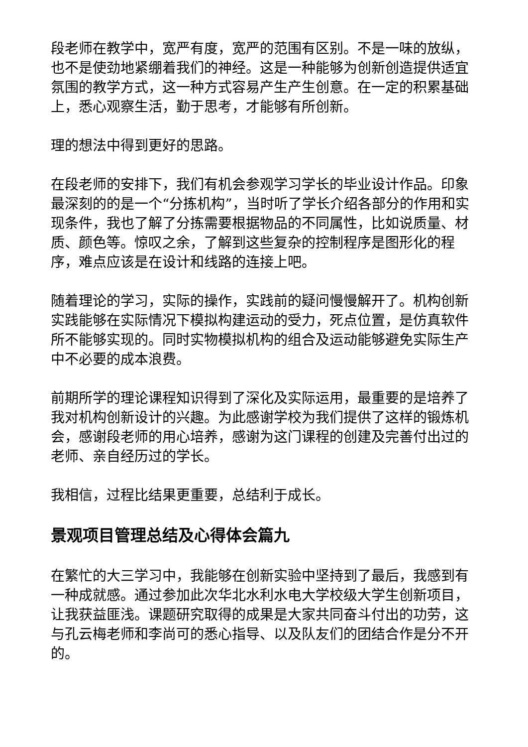段老师在教学中，宽严有度，宽严的范围有区别。不是一味的放纵，也不是使劲地紧绷着我们的神经。这是一种能够为创新创造提供适宜氛围的教学方式，这一种方式容易产生产生创意。在一定的积累基础上，悉心观察生活，勤于思考，才能够有所创新。
理的想法中得到更好的思路。
在段老师的安排下，我们有机会参观学习学长的毕业设计作品。印象最深刻的的是一个“分拣机构”，当时听了学长介绍各部分的作用和实现条件，我也了解了分拣需要根据物品的不同属性，比如说质量、材质、颜色等。惊叹之余，了解到这些复杂的控制程序是图形化的程序，难点应该是在设计和线路的连接上吧。
随着理论的学习，实际的操作，实践前的疑问慢慢解开了。机构创新实践能够在实际情况下模拟构建运动的受力，死点位置，是仿真软件所不能够实现的。同时实物模拟机构的组合及运动能够避免实际生产中不必要的成本浪费。
前期所学的理论课程知识得到了深化及实际运用，最重要的是培养了我对机构创新设计的兴趣。为此感谢学校为我们提供了这样的锻炼机会，感谢段老师的用心培养，感谢为这门课程的创建及完善付出过的老师、亲自经历过的学长。
我相信，过程比结果更重要，总结利于成长。
景观项目管理总结及心得体会篇九
在繁忙的大三学习中，我能够在创新实验中坚持到了最后，我感到有一种成就感。通过参加此次华北水利水电大学校级大学生创新项目，让我获益匪浅。课题研究取得的成果是大家共同奋斗付出的功劳，这与孔云梅老师和李尚可的悉心指导、以及队友们的团结合作是分不开的。